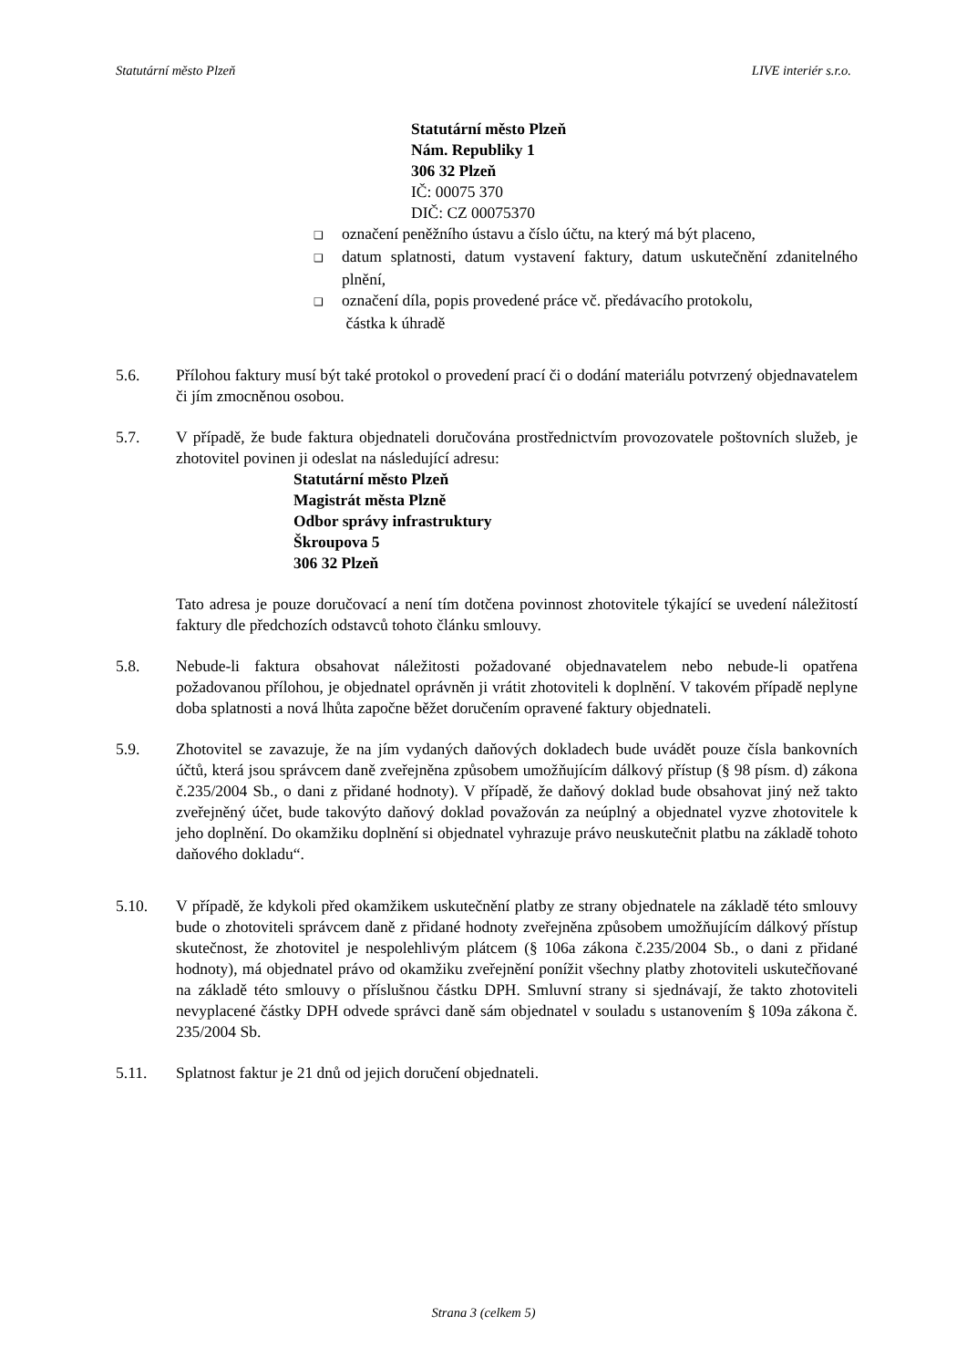Statutární město Plzeň LIVE interiér s.r.o.
Statutární město Plzeň
Nám. Republiky 1
306 32 Plzeň
IČ: 00075 370
DIČ: CZ 00075370
❑ označení peněžního ústavu a číslo účtu, na který má být placeno,
❑ datum splatnosti, datum vystavení faktury, datum uskutečnění zdanitelného plnění,
❑ označení díla, popis provedené práce vč. předávacího protokolu,
částka k úhradě
5.6. Přílohou faktury musí být také protokol o provedení prací či o dodání materiálu potvrzený objednavatelem či jím zmocněnou osobou.
5.7. V případě, že bude faktura objednateli doručována prostřednictvím provozovatele poštovních služeb, je zhotovitel povinen ji odeslat na následující adresu:
Statutární město Plzeň
Magistrát města Plzně
Odbor správy infrastruktury
Škroupova 5
306 32 Plzeň
Tato adresa je pouze doručovací a není tím dotčena povinnost zhotovitele týkající se uvedení náležitostí faktury dle předchozích odstavců tohoto článku smlouvy.
5.8. Nebude-li faktura obsahovat náležitosti požadované objednavatelem nebo nebude-li opatřena požadovanou přílohou, je objednatel oprávněn ji vrátit zhotoviteli k doplnění. V takovém případě neplyne doba splatnosti a nová lhůta započne běžet doručením opravené faktury objednateli.
5.9. Zhotovitel se zavazuje, že na jím vydaných daňových dokladech bude uvádět pouze čísla bankovních účtů, která jsou správcem daně zveřejněna způsobem umožňujícím dálkový přístup (§ 98 písm. d) zákona č.235/2004 Sb., o dani z přidané hodnoty). V případě, že daňový doklad bude obsahovat jiný než takto zveřejněný účet, bude takovýto daňový doklad považován za neúplný a objednatel vyzve zhotovitele k jeho doplnění. Do okamžiku doplnění si objednatel vyhrazuje právo neuskutečnit platbu na základě tohoto daňového dokladu“.
5.10. V případě, že kdykoli před okamžikem uskutečnění platby ze strany objednatele na základě této smlouvy bude o zhotoviteli správcem daně z přidané hodnoty zveřejněna způsobem umožňujícím dálkový přístup skutečnost, že zhotovitel je nespolehlivým plátcem (§ 106a zákona č.235/2004 Sb., o dani z přidané hodnoty), má objednatel právo od okamžiku zveřejnění ponížit všechny platby zhotoviteli uskutečňované na základě této smlouvy o příslušnou částku DPH. Smluvní strany si sjednávají, že takto zhotoviteli nevyplacené částky DPH odvede správci daně sám objednatel v souladu s ustanovením § 109a zákona č. 235/2004 Sb.
5.11. Splatnost faktur je 21 dnů od jejich doručení objednateli.
Strana 3 (celkem 5)